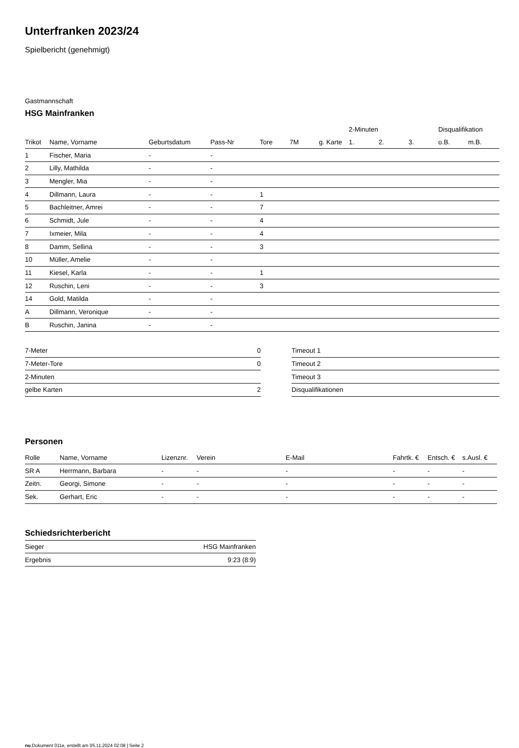Unterfranken 2023/24
Spielbericht (genehmigt)
Gastmannschaft
HSG Mainfranken
| | | | | | | | 2-Minuten | | | Disqualifikation | |
| --- | --- | --- | --- | --- | --- | --- | --- | --- | --- | --- | --- |
| Trikot | Name, Vorname | Geburtsdatum | Pass-Nr | Tore | 7M | g. Karte | 1. | 2. | 3. | o.B. | m.B. |
| 1 | Fischer, Maria | - | - | | | | | | | | |
| 2 | Lilly, Mathilda | - | - | | | | | | | | |
| 3 | Mengler, Mia | - | - | | | | | | | | |
| 4 | Dillmann, Laura | - | - | 1 | | | | | | | |
| 5 | Bachleitner, Amrei | - | - | 7 | | | | | | | |
| 6 | Schmidt, Jule | - | - | 4 | | | | | | | |
| 7 | Ixmeier, Mila | - | - | 4 | | | | | | | |
| 8 | Damm, Sellina | - | - | 3 | | | | | | | |
| 10 | Müller, Amelie | - | - | | | | | | | | |
| 11 | Kiesel, Karla | - | - | 1 | | | | | | | |
| 12 | Ruschin, Leni | - | - | 3 | | | | | | | |
| 14 | Gold, Matilda | - | - | | | | | | | | |
| A | Dillmann, Veronique | - | - | | | | | | | | |
| B | Ruschin, Janina | - | - | | | | | | | | |
| 7-Meter | 0 |
| 7-Meter-Tore | 0 |
| 2-Minuten | |
| gelbe Karten | 2 |
| Timeout 1 |
| Timeout 2 |
| Timeout 3 |
| Disqualifikationen |
Personen
| Rolle | Name, Vorname | Lizenznr. | Verein | E-Mail | Fahrtk. € | Entsch. € | s.Ausl. € |
| --- | --- | --- | --- | --- | --- | --- | --- |
| SR A | Herrmann, Barbara | - | - | - | - | - | - |
| Zeitn. | Georgi, Simone | - | - | - | - | - | - |
| Sek. | Gerhart, Eric | - | - | - | - | - | - |
Schiedsrichterbericht
| Sieger | HSG Mainfranken |
| Ergebnis | 9:23 (8:9) |
nu.Dokument 011e, erstellt am 05.11.2024 02:08 | Seite 2